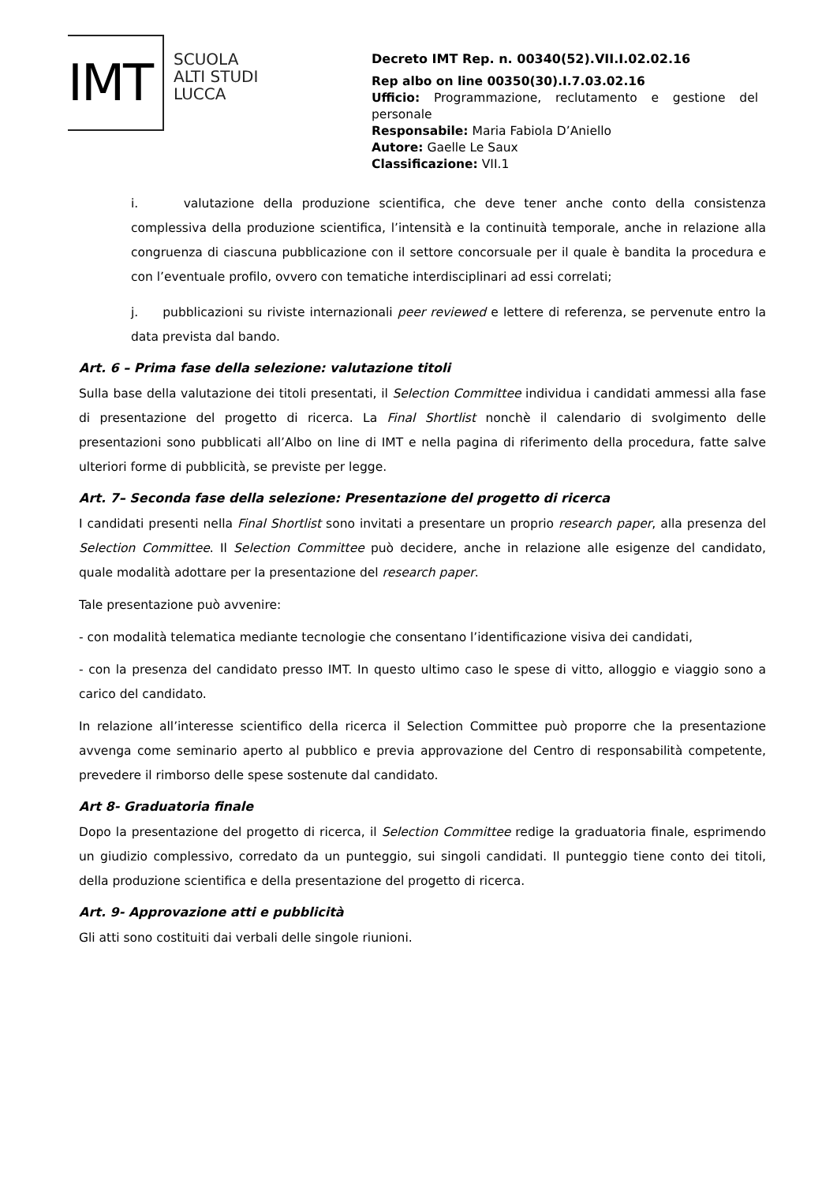IMT
SCUOLA
ALTI STUDI
LUCCA
Decreto IMT Rep. n. 00340(52).VII.I.02.02.16
Rep albo on line 00350(30).I.7.03.02.16
Ufficio: Programmazione, reclutamento e gestione del personale
Responsabile: Maria Fabiola D’Aniello
Autore: Gaelle Le Saux
Classificazione: VII.1
i. valutazione della produzione scientifica, che deve tener anche conto della consistenza complessiva della produzione scientifica, l’intensità e la continuità temporale, anche in relazione alla congruenza di ciascuna pubblicazione con il settore concorsuale per il quale è bandita la procedura e con l’eventuale profilo, ovvero con tematiche interdisciplinari ad essi correlati;
j. pubblicazioni su riviste internazionali peer reviewed e lettere di referenza, se pervenute entro la data prevista dal bando.
Art. 6 – Prima fase della selezione: valutazione titoli
Sulla base della valutazione dei titoli presentati, il Selection Committee individua i candidati ammessi alla fase di presentazione del progetto di ricerca. La Final Shortlist nonchè il calendario di svolgimento delle presentazioni sono pubblicati all’Albo on line di IMT e nella pagina di riferimento della procedura, fatte salve ulteriori forme di pubblicità, se previste per legge.
Art. 7– Seconda fase della selezione: Presentazione del progetto di ricerca
I candidati presenti nella Final Shortlist sono invitati a presentare un proprio research paper, alla presenza del Selection Committee. Il Selection Committee può decidere, anche in relazione alle esigenze del candidato, quale modalità adottare per la presentazione del research paper.
Tale presentazione può avvenire:
- con modalità telematica mediante tecnologie che consentano l’identificazione visiva dei candidati,
- con la presenza del candidato presso IMT. In questo ultimo caso le spese di vitto, alloggio e viaggio sono a carico del candidato.
In relazione all’interesse scientifico della ricerca il Selection Committee può proporre che la presentazione avvenga come seminario aperto al pubblico e previa approvazione del Centro di responsabilità competente, prevedere il rimborso delle spese sostenute dal candidato.
Art 8- Graduatoria finale
Dopo la presentazione del progetto di ricerca, il Selection Committee redige la graduatoria finale, esprimendo un giudizio complessivo, corredato da un punteggio, sui singoli candidati. Il punteggio tiene conto dei titoli, della produzione scientifica e della presentazione del progetto di ricerca.
Art. 9- Approvazione atti e pubblicità
Gli atti sono costituiti dai verbali delle singole riunioni.